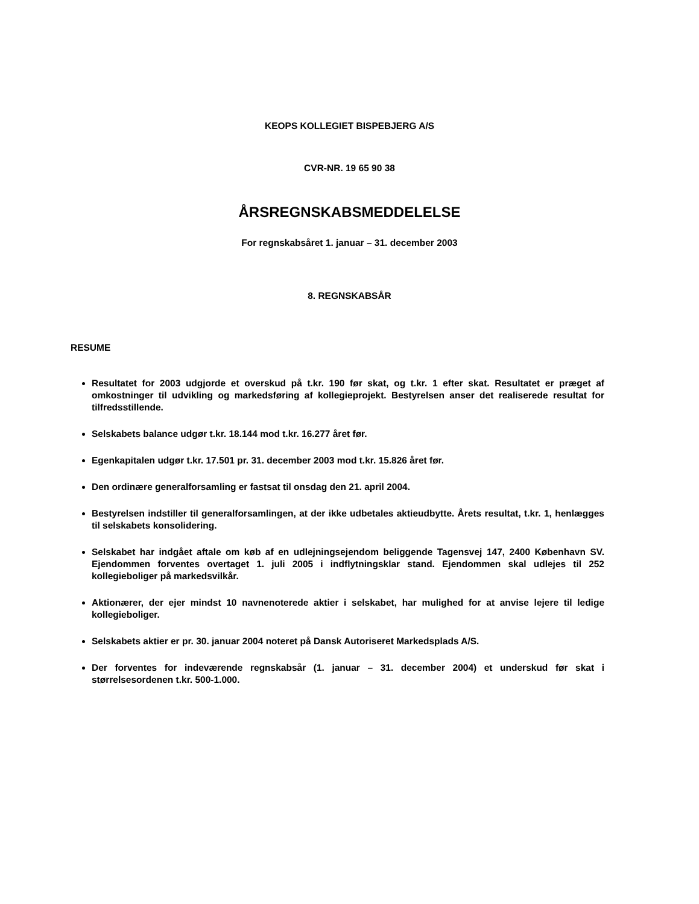KEOPS KOLLEGIET BISPEBJERG A/S
CVR-NR. 19 65 90 38
ÅRSREGNSKABSMEDDELELSE
For regnskabsåret 1. januar – 31. december 2003
8. REGNSKABSÅR
RESUME
Resultatet for 2003 udgjorde et overskud på t.kr. 190 før skat, og t.kr. 1 efter skat. Resultatet er præget af omkostninger til udvikling og markedsføring af kollegieprojekt. Bestyrelsen anser det realiserede resultat for tilfredsstillende.
Selskabets balance udgør t.kr. 18.144 mod t.kr. 16.277 året før.
Egenkapitalen udgør t.kr. 17.501 pr. 31. december 2003 mod t.kr. 15.826 året før.
Den ordinære generalforsamling er fastsat til onsdag den 21. april 2004.
Bestyrelsen indstiller til generalforsamlingen, at der ikke udbetales aktieudbytte. Årets resultat, t.kr. 1, henlægges til selskabets konsolidering.
Selskabet har indgået aftale om køb af en udlejningsejendom beliggende Tagensvej 147, 2400 København SV. Ejendommen forventes overtaget 1. juli 2005 i indflytningsklar stand. Ejendommen skal udlejes til 252 kollegieboliger på markedsvilkår.
Aktionærer, der ejer mindst 10 navnenoterede aktier i selskabet, har mulighed for at anvise lejere til ledige kollegieboliger.
Selskabets aktier er pr. 30. januar 2004 noteret på Dansk Autoriseret Markedsplads A/S.
Der forventes for indeværende regnskabsår (1. januar – 31. december 2004) et underskud før skat i størrelsesordenen t.kr. 500-1.000.